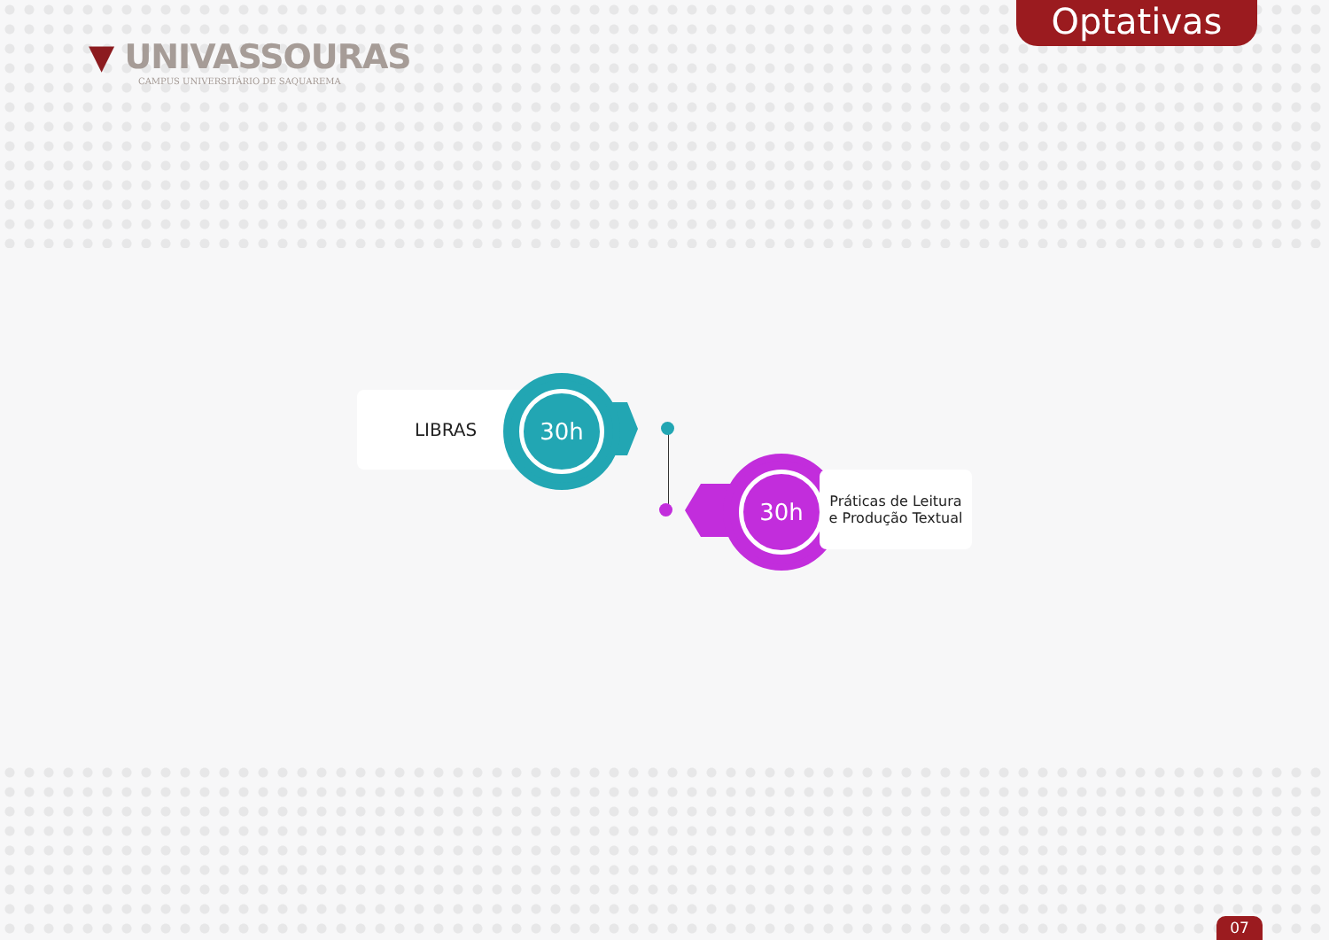▼ UNIVASSOURAS
CAMPUS UNIVERSITÁRIO DE SAQUAREMA
Optativas
LIBRAS 30h
30h
Práticas de Leitura
e Produção Textual
07